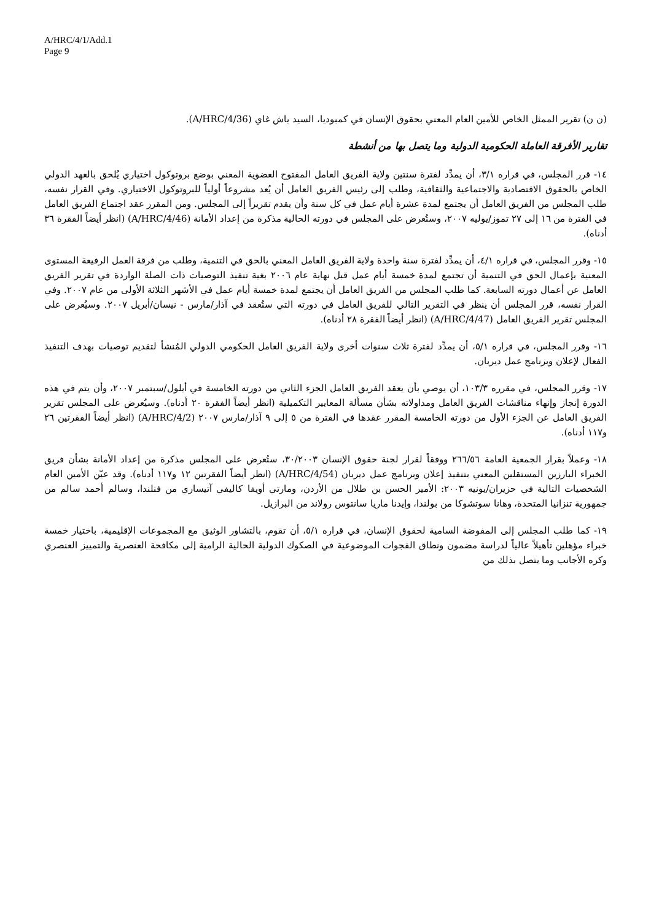A/HRC/4/1/Add.1
Page 9
(ن ن) تقرير الممثل الخاص للأمين العام المعني بحقوق الإنسان في كمبوديا، السيد ياش غاي (A/HRC/4/36).
تقارير الأفرقة العاملة الحكومية الدولية وما يتصل بها من أنشطة
١٤- قرر المجلس، في قراره ٣/١، أن يمدِّد لفترة سنتين ولاية الفريق العامل المفتوح العضوية المعني بوضع بروتوكول اختياري يُلحق بالعهد الدولي الخاص بالحقوق الاقتصادية والاجتماعية والثقافية، وطلب إلى رئيس الفريق العامل أن يُعد مشروعاً أولياً للبروتوكول الاختياري. وفي القرار نفسه، طلب المجلس من الفريق العامل أن يجتمع لمدة عشرة أيام عمل في كل سنة وأن يقدم تقريراً إلى المجلس. ومن المقرر عقد اجتماع الفريق العامل في الفترة من ١٦ إلى ٢٧ تموز/يوليه ٢٠٠٧، وستُعرض على المجلس في دورته الحالية مذكرة من إعداد الأمانة (A/HRC/4/46) (انظر أيضاً الفقرة ٣٦ أدناه).
١٥- وقرر المجلس، في قراره ٤/١، أن يمدِّد لفترة سنة واحدة ولاية الفريق العامل المعني بالحق في التنمية، وطلب من فرقة العمل الرفيعة المستوى المعنية بإعمال الحق في التنمية أن تجتمع لمدة خمسة أيام عمل قبل نهاية عام ٢٠٠٦ بغية تنفيذ التوصيات ذات الصلة الواردة في تقرير الفريق العامل عن أعمال دورته السابعة. كما طلب المجلس من الفريق العامل أن يجتمع لمدة خمسة أيام عمل في الأشهر الثلاثة الأولى من عام ٢٠٠٧. وفي القرار نفسه، قرر المجلس أن ينظر في التقرير التالي للفريق العامل في دورته التي ستُعقد في آذار/مارس - نيسان/أبريل ٢٠٠٧. وسيُعرض على المجلس تقرير الفريق العامل (A/HRC/4/47) (انظر أيضاً الفقرة ٢٨ أدناه).
١٦- وقرر المجلس، في قراره ٥/١، أن يمدِّد لفترة ثلاث سنوات أخرى ولاية الفريق العامل الحكومي الدولي المُنشأ لتقديم توصيات بهدف التنفيذ الفعال لإعلان وبرنامج عمل ديربان.
١٧- وقرر المجلس، في مقرره ١٠٣/٣، أن يوصي بأن يعقد الفريق العامل الجزء الثاني من دورته الخامسة في أيلول/سبتمبر ٢٠٠٧، وأن يتم في هذه الدورة إنجاز وإنهاء مناقشات الفريق العامل ومداولاته بشأن مسألة المعايير التكميلية (انظر أيضاً الفقرة ٢٠ أدناه). وسيُعرض على المجلس تقرير الفريق العامل عن الجزء الأول من دورته الخامسة المقرر عقدها في الفترة من ٥ إلى ٩ آذار/مارس ٢٠٠٧ (A/HRC/4/2) (انظر أيضاً الفقرتين ٢٦ و١١٧ أدناه).
١٨- وعملاً بقرار الجمعية العامة ٢٦٦/٥٦ ووفقاً لقرار لجنة حقوق الإنسان ٣٠/٢٠٠٣، ستُعرض على المجلس مذكرة من إعداد الأمانة بشأن فريق الخبراء البارزين المستقلين المعني بتنفيذ إعلان وبرنامج عمل ديربان (A/HRC/4/54) (انظر أيضاً الفقرتين ١٢ و١١٧ أدناه). وقد عيّن الأمين العام الشخصيات التالية في حزيران/يونيه ٢٠٠٣: الأمير الحسن بن طلال من الأردن، ومارتي أويفا كاليفي آتيساري من فنلندا، وسالم أحمد سالم من جمهورية تنزانيا المتحدة، وهانا سوتشوكا من بولندا، وإيدنا ماريا سانتوس رولاند من البرازيل.
١٩- كما طلب المجلس إلى المفوضة السامية لحقوق الإنسان، في قراره ٥/١، أن تقوم، بالتشاور الوثيق مع المجموعات الإقليمية، باختيار خمسة خبراء مؤهلين تأهيلاً عالياً لدراسة مضمون ونطاق الفجوات الموضوعية في الصكوك الدولية الحالية الرامية إلى مكافحة العنصرية والتمييز العنصري وكره الأجانب وما يتصل بذلك من